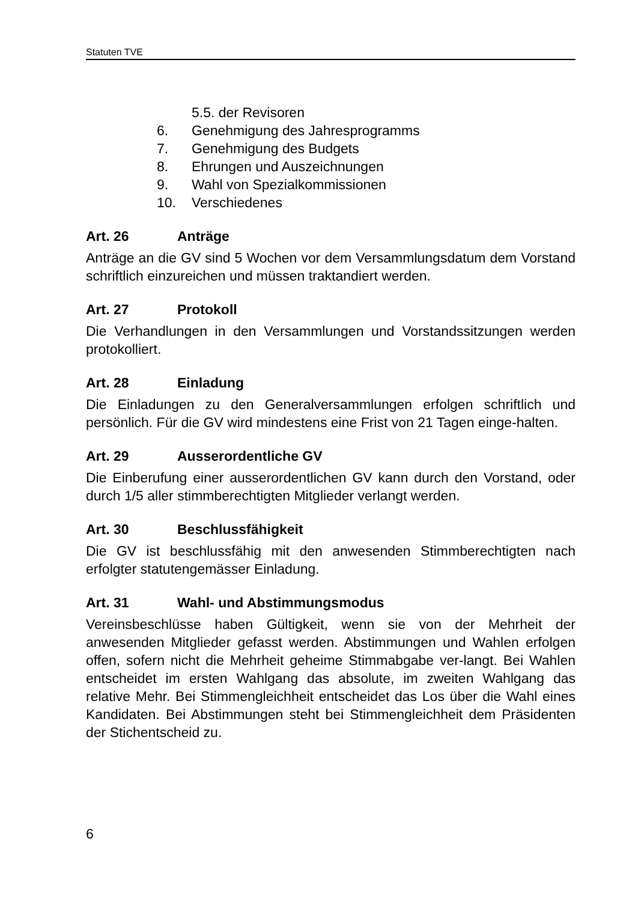Statuten TVE
5.5. der Revisoren
6. Genehmigung des Jahresprogramms
7. Genehmigung des Budgets
8. Ehrungen und Auszeichnungen
9. Wahl von Spezialkommissionen
10. Verschiedenes
Art. 26 Anträge
Anträge an die GV sind 5 Wochen vor dem Versammlungsdatum dem Vorstand schriftlich einzureichen und müssen traktandiert werden.
Art. 27 Protokoll
Die Verhandlungen in den Versammlungen und Vorstandssitzungen werden protokolliert.
Art. 28 Einladung
Die Einladungen zu den Generalversammlungen erfolgen schriftlich und persönlich. Für die GV wird mindestens eine Frist von 21 Tagen einge-halten.
Art. 29 Ausserordentliche GV
Die Einberufung einer ausserordentlichen GV kann durch den Vorstand, oder durch 1/5 aller stimmberechtigten Mitglieder verlangt werden.
Art. 30 Beschlussfähigkeit
Die GV ist beschlussfähig mit den anwesenden Stimmberechtigten nach erfolgter statutengemässer Einladung.
Art. 31 Wahl- und Abstimmungsmodus
Vereinsbeschlüsse haben Gültigkeit, wenn sie von der Mehrheit der anwesenden Mitglieder gefasst werden. Abstimmungen und Wahlen erfolgen offen, sofern nicht die Mehrheit geheime Stimmabgabe ver-langt. Bei Wahlen entscheidet im ersten Wahlgang das absolute, im zweiten Wahlgang das relative Mehr. Bei Stimmengleichheit entscheidet das Los über die Wahl eines Kandidaten. Bei Abstimmungen steht bei Stimmengleichheit dem Präsidenten der Stichentscheid zu.
6